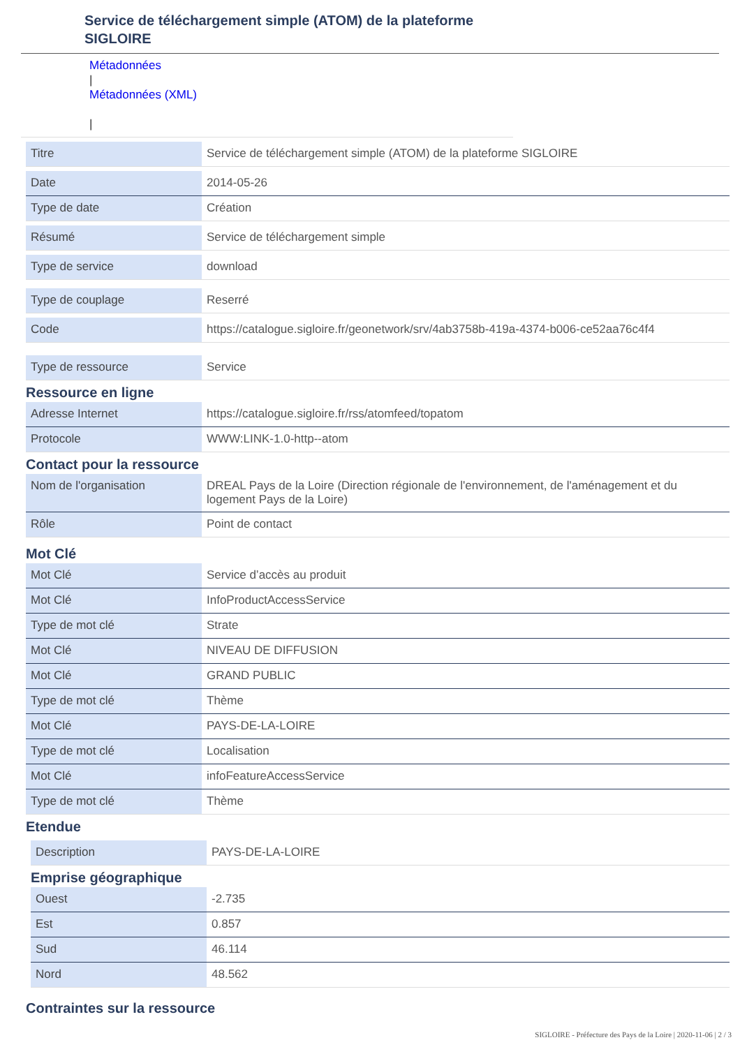Service de téléchargement simple (ATOM) de la plateforme
SIGLOIRE
Métadonnées
|
Métadonnées (XML)
|
| Titre | Service de téléchargement simple (ATOM) de la plateforme SIGLOIRE |
| Date | 2014-05-26 |
| Type de date | Création |
| Résumé | Service de téléchargement simple |
| Type de service | download |
| Type de couplage | Reserré |
| Code | https://catalogue.sigloire.fr/geonetwork/srv/4ab3758b-419a-4374-b006-ce52aa76c4f4 |
| Type de ressource | Service |
Ressource en ligne
| Adresse Internet | https://catalogue.sigloire.fr/rss/atomfeed/topatom |
| Protocole | WWW:LINK-1.0-http--atom |
Contact pour la ressource
| Nom de l'organisation | DREAL Pays de la Loire (Direction régionale de l'environnement, de l'aménagement et du logement Pays de la Loire) |
| Rôle | Point de contact |
Mot Clé
| Mot Clé | Service d’accès au produit |
| Mot Clé | InfoProductAccessService |
| Type de mot clé | Strate |
| Mot Clé | NIVEAU DE DIFFUSION |
| Mot Clé | GRAND PUBLIC |
| Type de mot clé | Thème |
| Mot Clé | PAYS-DE-LA-LOIRE |
| Type de mot clé | Localisation |
| Mot Clé | infoFeatureAccessService |
| Type de mot clé | Thème |
Etendue
| Description | PAYS-DE-LA-LOIRE |
Emprise géographique
| Ouest | -2.735 |
| Est | 0.857 |
| Sud | 46.114 |
| Nord | 48.562 |
Contraintes sur la ressource
SIGLOIRE - Préfecture des Pays de la Loire | 2020-11-06 | 2 / 3